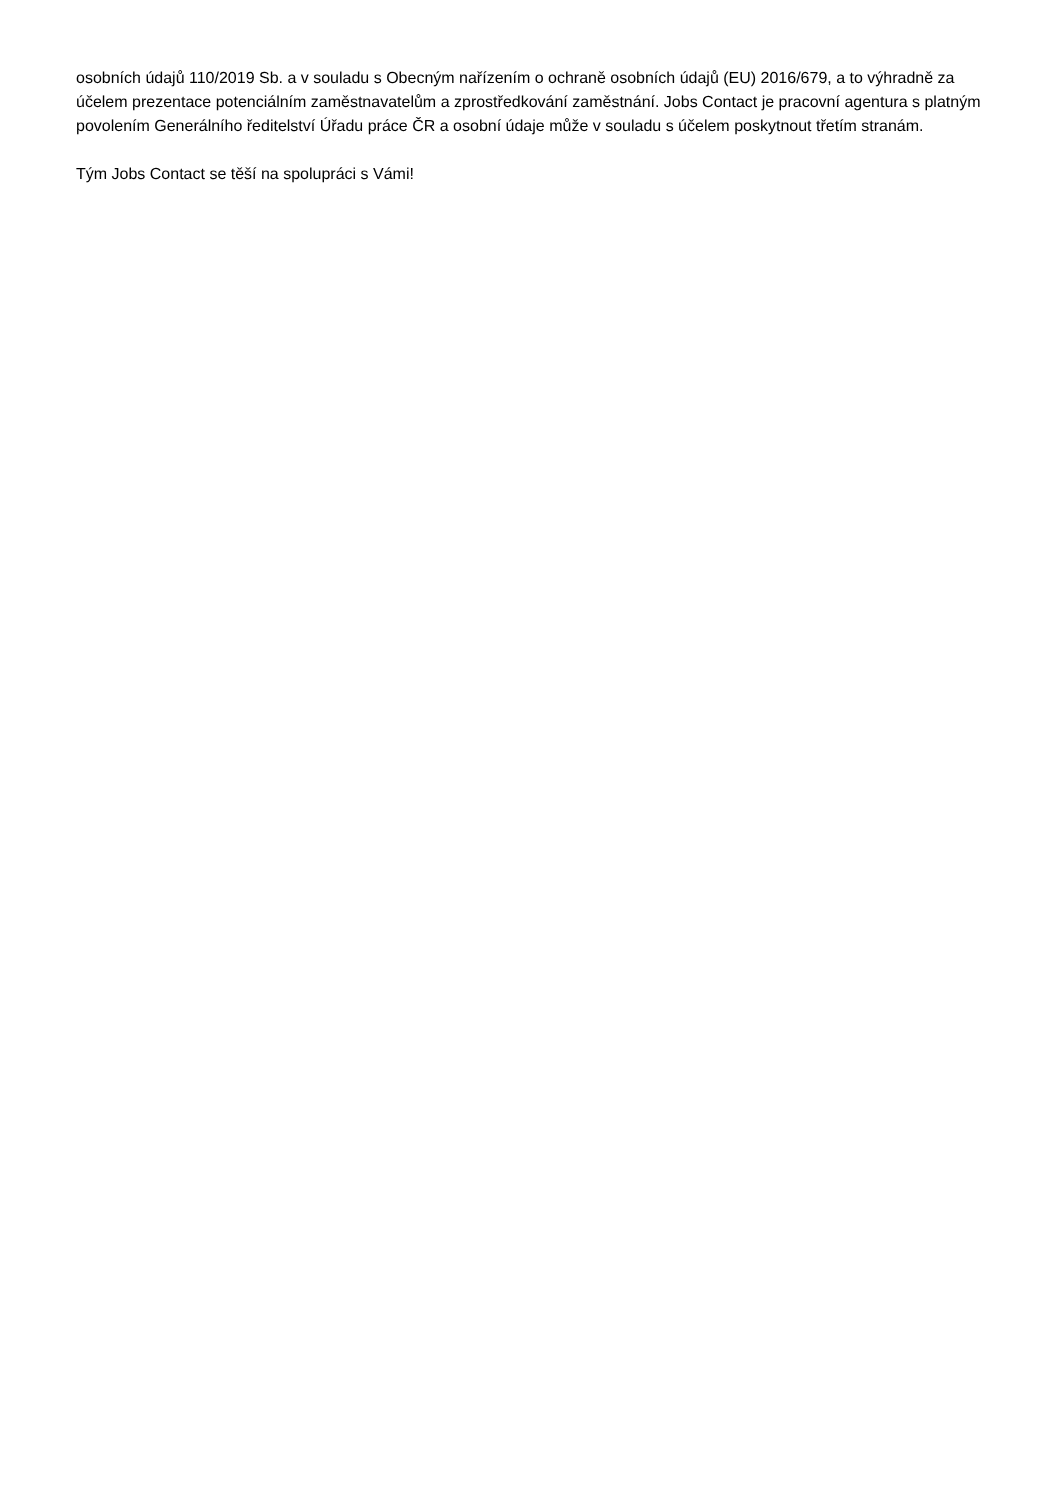osobních údajů 110/2019 Sb. a v souladu s Obecným nařízením o ochraně osobních údajů (EU) 2016/679, a to výhradně za účelem prezentace potenciálním zaměstnavatelům a zprostředkování zaměstnání. Jobs Contact je pracovní agentura s platným povolením Generálního ředitelství Úřadu práce ČR a osobní údaje může v souladu s účelem poskytnout třetím stranám.
Tým Jobs Contact se těší na spolupráci s Vámi!